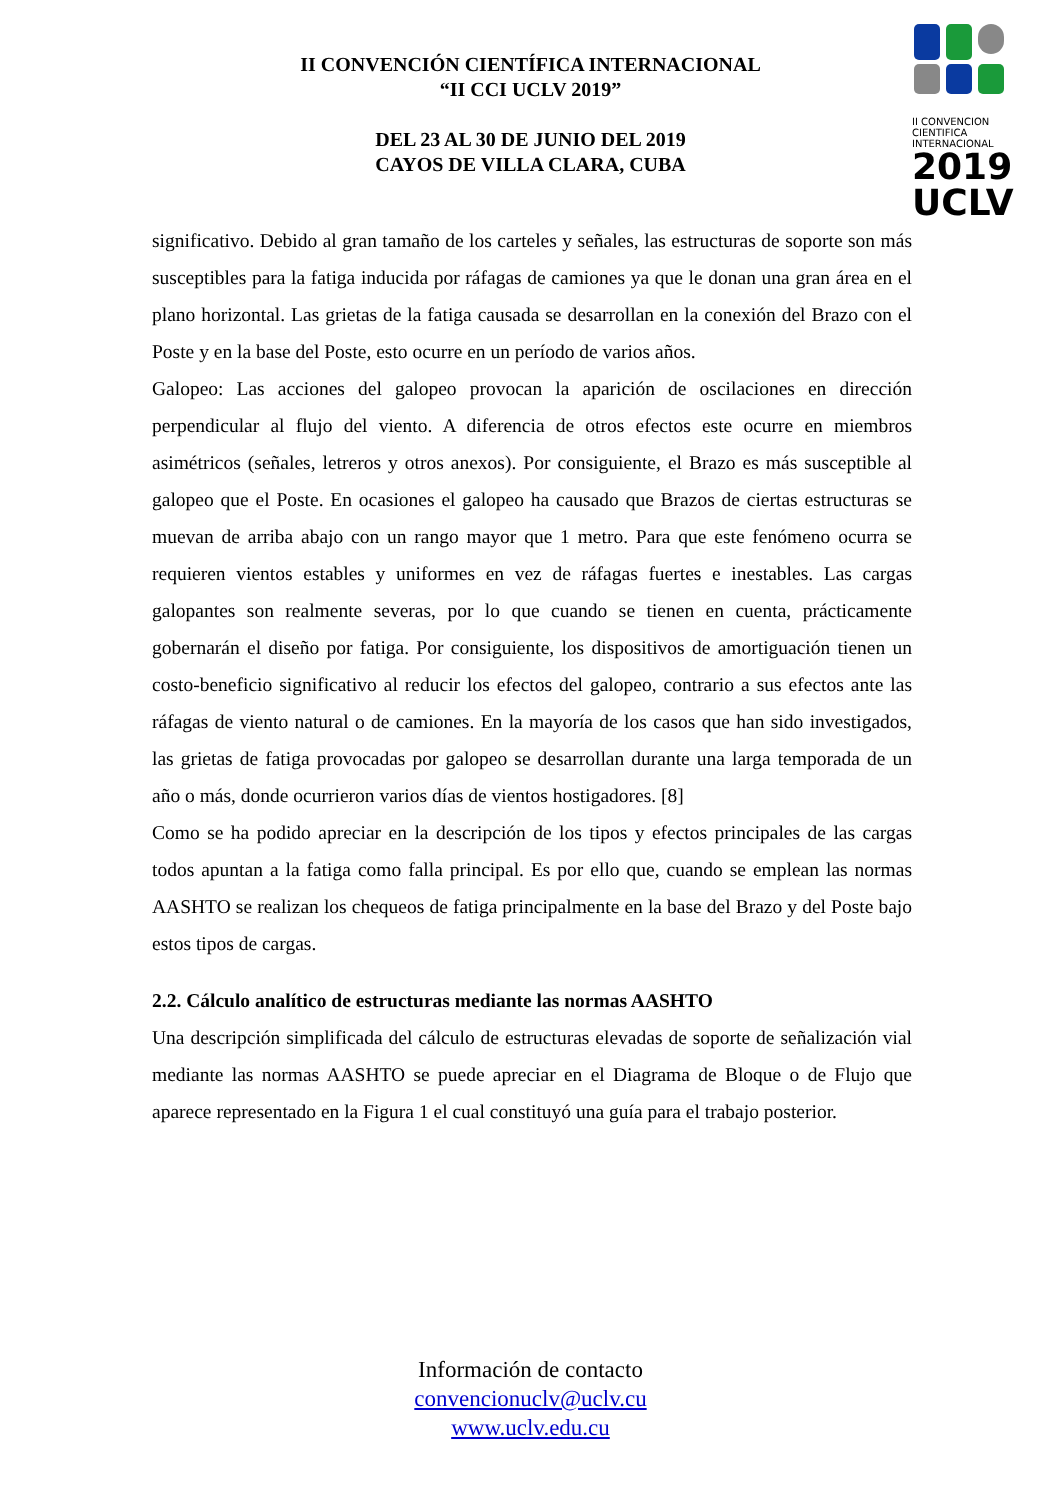II CONVENCIÓN CIENTÍFICA INTERNACIONAL
“II CCI UCLV 2019”
DEL 23 AL 30 DE JUNIO DEL 2019
CAYOS DE VILLA CLARA, CUBA
II CONVENCION
CIENTIFICA
INTERNACIONAL
2019
UCLV
significativo. Debido al gran tamaño de los carteles y señales, las estructuras de soporte son más susceptibles para la fatiga inducida por ráfagas de camiones ya que le donan una gran área en el plano horizontal. Las grietas de la fatiga causada se desarrollan en la conexión del Brazo con el Poste y en la base del Poste, esto ocurre en un período de varios años.
Galopeo: Las acciones del galopeo provocan la aparición de oscilaciones en dirección perpendicular al flujo del viento. A diferencia de otros efectos este ocurre en miembros asimétricos (señales, letreros y otros anexos). Por consiguiente, el Brazo es más susceptible al galopeo que el Poste. En ocasiones el galopeo ha causado que Brazos de ciertas estructuras se muevan de arriba abajo con un rango mayor que 1 metro. Para que este fenómeno ocurra se requieren vientos estables y uniformes en vez de ráfagas fuertes e inestables. Las cargas galopantes son realmente severas, por lo que cuando se tienen en cuenta, prácticamente gobernarán el diseño por fatiga. Por consiguiente, los dispositivos de amortiguación tienen un costo-beneficio significativo al reducir los efectos del galopeo, contrario a sus efectos ante las ráfagas de viento natural o de camiones. En la mayoría de los casos que han sido investigados, las grietas de fatiga provocadas por galopeo se desarrollan durante una larga temporada de un año o más, donde ocurrieron varios días de vientos hostigadores. [8]
Como se ha podido apreciar en la descripción de los tipos y efectos principales de las cargas todos apuntan a la fatiga como falla principal. Es por ello que, cuando se emplean las normas AASHTO se realizan los chequeos de fatiga principalmente en la base del Brazo y del Poste bajo estos tipos de cargas.
2.2. Cálculo analítico de estructuras mediante las normas AASHTO
Una descripción simplificada del cálculo de estructuras elevadas de soporte de señalización vial mediante las normas AASHTO se puede apreciar en el Diagrama de Bloque o de Flujo que aparece representado en la Figura 1 el cual constituyó una guía para el trabajo posterior.
Información de contacto
convencionuclv@uclv.cu
www.uclv.edu.cu